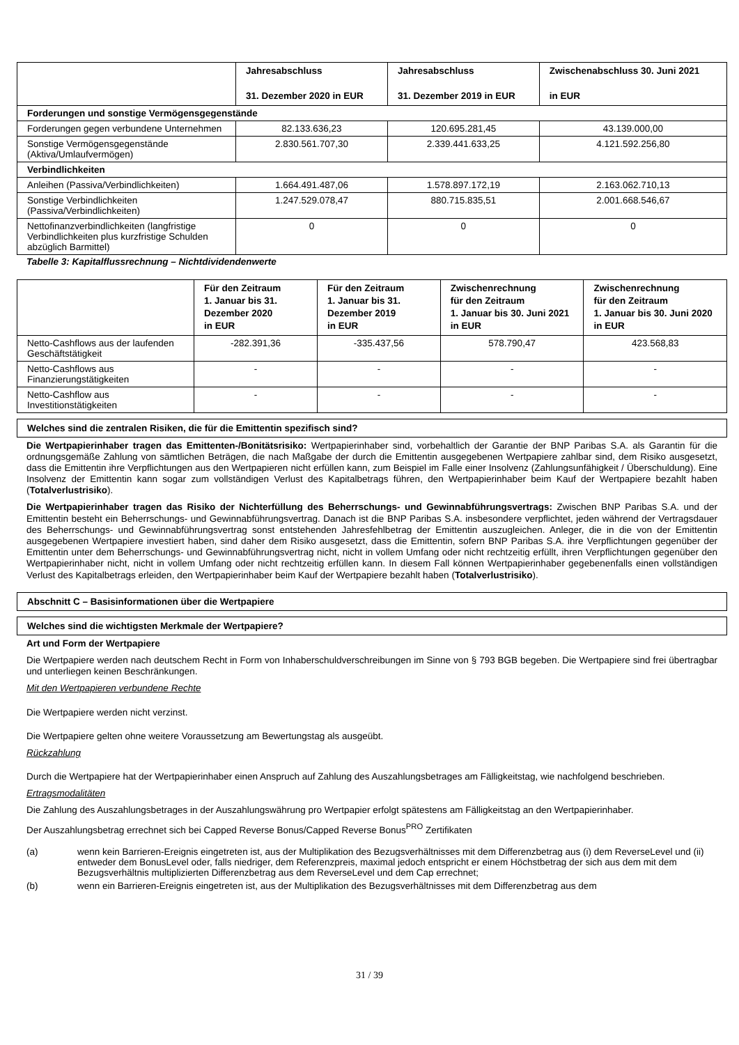| | Jahresabschluss 31. Dezember 2020 in EUR | Jahresabschluss 31. Dezember 2019 in EUR | Zwischenabschluss 30. Juni 2021 in EUR |
| --- | --- | --- | --- |
| Forderungen und sonstige Vermögensgegenstände | | | |
| Forderungen gegen verbundene Unternehmen | 82.133.636,23 | 120.695.281,45 | 43.139.000,00 |
| Sonstige Vermögensgegenstände (Aktiva/Umlaufvermögen) | 2.830.561.707,30 | 2.339.441.633,25 | 4.121.592.256,80 |
| Verbindlichkeiten | | | |
| Anleihen (Passiva/Verbindlichkeiten) | 1.664.491.487,06 | 1.578.897.172,19 | 2.163.062.710,13 |
| Sonstige Verbindlichkeiten (Passiva/Verbindlichkeiten) | 1.247.529.078,47 | 880.715.835,51 | 2.001.668.546,67 |
| Nettofinanzverbindlichkeiten (langfristige Verbindlichkeiten plus kurzfristige Schulden abzüglich Barmittel) | 0 | 0 | 0 |
Tabelle 3: Kapitalflussrechnung – Nichtdividendenwerte
| | Für den Zeitraum 1. Januar bis 31. Dezember 2020 in EUR | Für den Zeitraum 1. Januar bis 31. Dezember 2019 in EUR | Zwischenrechnung für den Zeitraum 1. Januar bis 30. Juni 2021 in EUR | Zwischenrechnung für den Zeitraum 1. Januar bis 30. Juni 2020 in EUR |
| --- | --- | --- | --- | --- |
| Netto-Cashflows aus der laufenden Geschäftstätigkeit | -282.391,36 | -335.437,56 | 578.790,47 | 423.568,83 |
| Netto-Cashflows aus Finanzierungstätigkeiten | - | - | - | - |
| Netto-Cashflow aus Investitionstätigkeiten | - | - | - | - |
Welches sind die zentralen Risiken, die für die Emittentin spezifisch sind?
Die Wertpapierinhaber tragen das Emittenten-/Bonitätsrisiko: Wertpapierinhaber sind, vorbehaltlich der Garantie der BNP Paribas S.A. als Garantin für die ordnungsgemäße Zahlung von sämtlichen Beträgen, die nach Maßgabe der durch die Emittentin ausgegebenen Wertpapiere zahlbar sind, dem Risiko ausgesetzt, dass die Emittentin ihre Verpflichtungen aus den Wertpapieren nicht erfüllen kann, zum Beispiel im Falle einer Insolvenz (Zahlungsunfähigkeit / Überschuldung). Eine Insolvenz der Emittentin kann sogar zum vollständigen Verlust des Kapitalbetrags führen, den Wertpapierinhaber beim Kauf der Wertpapiere bezahlt haben (Totalverlustrisiko).
Die Wertpapierinhaber tragen das Risiko der Nichterfüllung des Beherrschungs- und Gewinnabführungsvertrags: Zwischen BNP Paribas S.A. und der Emittentin besteht ein Beherrschungs- und Gewinnabführungsvertrag. Danach ist die BNP Paribas S.A. insbesondere verpflichtet, jeden während der Vertragsdauer des Beherrschungs- und Gewinnabführungsvertrag sonst entstehenden Jahresfehlbetrag der Emittentin auszugleichen. Anleger, die in die von der Emittentin ausgegebenen Wertpapiere investiert haben, sind daher dem Risiko ausgesetzt, dass die Emittentin, sofern BNP Paribas S.A. ihre Verpflichtungen gegenüber der Emittentin unter dem Beherrschungs- und Gewinnabführungsvertrag nicht, nicht in vollem Umfang oder nicht rechtzeitig erfüllt, ihren Verpflichtungen gegenüber den Wertpapierinhaber nicht, nicht in vollem Umfang oder nicht rechtzeitig erfüllen kann. In diesem Fall können Wertpapierinhaber gegebenenfalls einen vollständigen Verlust des Kapitalbetrags erleiden, den Wertpapierinhaber beim Kauf der Wertpapiere bezahlt haben (Totalverlustrisiko).
Abschnitt C – Basisinformationen über die Wertpapiere
Welches sind die wichtigsten Merkmale der Wertpapiere?
Art und Form der Wertpapiere
Die Wertpapiere werden nach deutschem Recht in Form von Inhaberschuldverschreibungen im Sinne von § 793 BGB begeben. Die Wertpapiere sind frei übertragbar und unterliegen keinen Beschränkungen.
Mit den Wertpapieren verbundene Rechte
Die Wertpapiere werden nicht verzinst.
Die Wertpapiere gelten ohne weitere Voraussetzung am Bewertungstag als ausgeübt.
Rückzahlung
Durch die Wertpapiere hat der Wertpapierinhaber einen Anspruch auf Zahlung des Auszahlungsbetrages am Fälligkeitstag, wie nachfolgend beschrieben.
Ertragsmodalitäten
Die Zahlung des Auszahlungsbetrages in der Auszahlungswährung pro Wertpapier erfolgt spätestens am Fälligkeitstag an den Wertpapierinhaber.
Der Auszahlungsbetrag errechnet sich bei Capped Reverse Bonus/Capped Reverse Bonus<sup>PRO</sup> Zertifikaten
(a) wenn kein Barrieren-Ereignis eingetreten ist, aus der Multiplikation des Bezugsverhältnisses mit dem Differenzbetrag aus (i) dem ReverseLevel und (ii) entweder dem BonusLevel oder, falls niedriger, dem Referenzpreis, maximal jedoch entspricht er einem Höchstbetrag der sich aus dem mit dem Bezugsverhältnis multiplizierten Differenzbetrag aus dem ReverseLevel und dem Cap errechnet;
(b) wenn ein Barrieren-Ereignis eingetreten ist, aus der Multiplikation des Bezugsverhältnisses mit dem Differenzbetrag aus dem
31 / 39